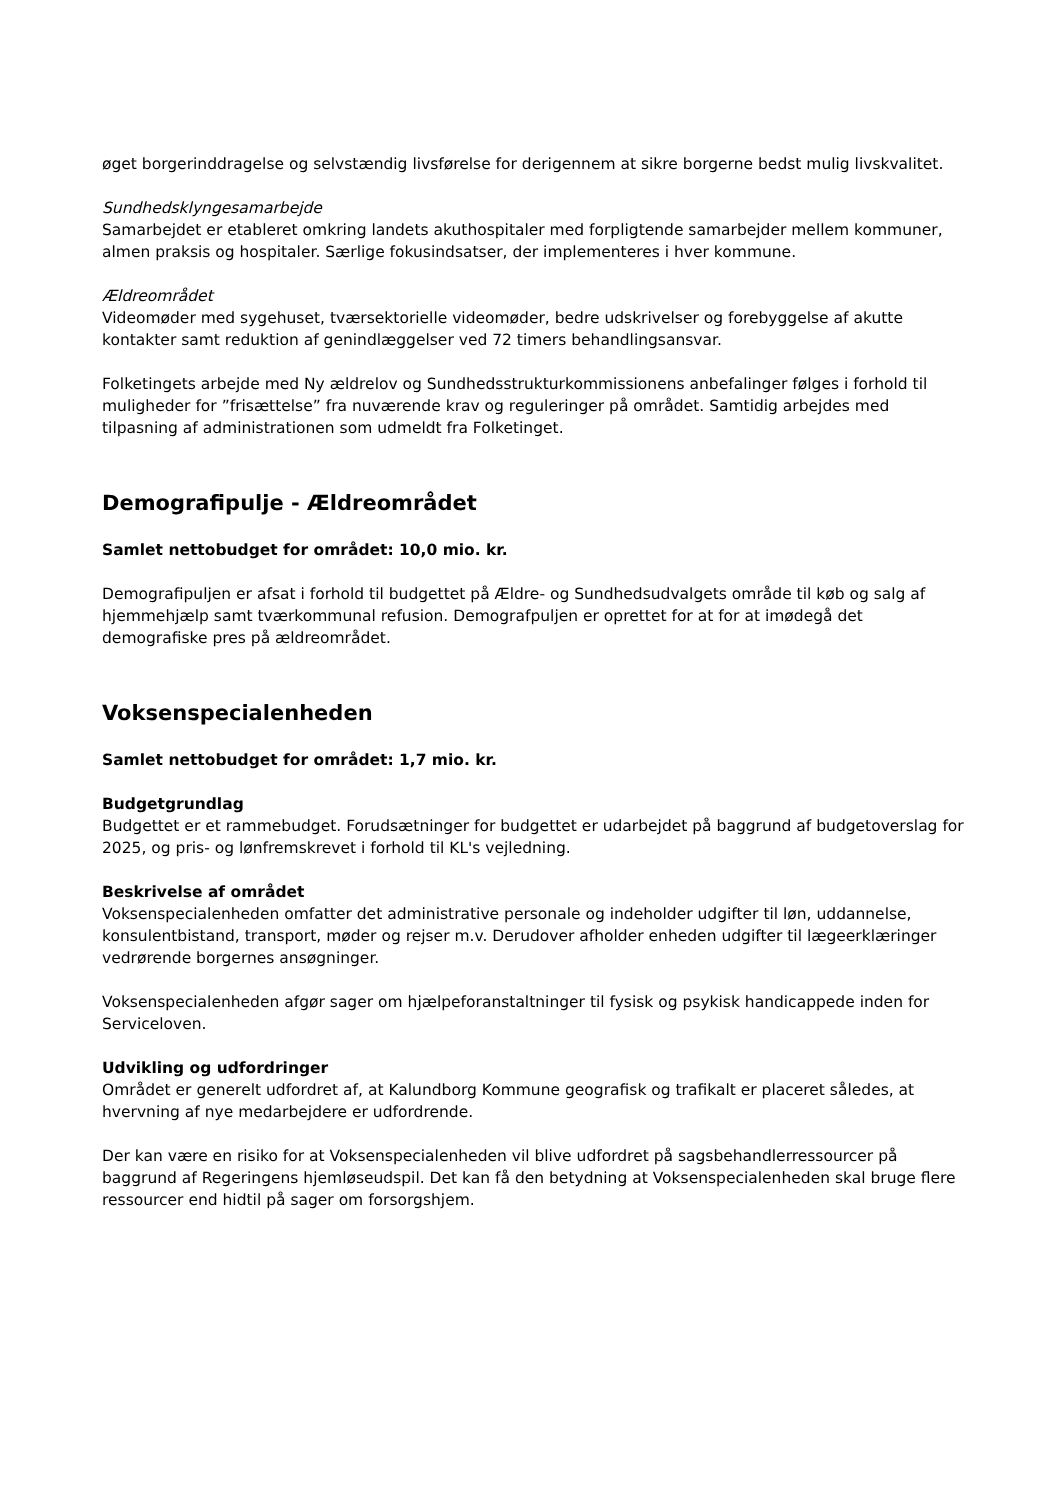øget borgerinddragelse og selvstændig livsførelse for derigennem at sikre borgerne bedst mulig livskvalitet.
Sundhedsklyngesamarbejde
Samarbejdet er etableret omkring landets akuthospitaler med forpligtende samarbejder mellem kommuner, almen praksis og hospitaler. Særlige fokusindsatser, der implementeres i hver kommune.
Ældreområdet
Videomøder med sygehuset, tværsektorielle videomøder, bedre udskrivelser og forebyggelse af akutte kontakter samt reduktion af genindlæggelser ved 72 timers behandlingsansvar.
Folketingets arbejde med Ny ældrelov og Sundhedsstrukturkommissionens anbefalinger følges i forhold til muligheder for ”frisættelse” fra nuværende krav og reguleringer på området. Samtidig arbejdes med tilpasning af administrationen som udmeldt fra Folketinget.
Demografipulje - Ældreområdet
Samlet nettobudget for området: 10,0 mio. kr.
Demografipuljen er afsat i forhold til budgettet på Ældre- og Sundhedsudvalgets område til køb og salg af hjemmehjælp samt tværkommunal refusion. Demografpuljen er oprettet for at for at imødegå det demografiske pres på ældreområdet.
Voksenspecialenheden
Samlet nettobudget for området: 1,7 mio. kr.
Budgetgrundlag
Budgettet er et rammebudget. Forudsætninger for budgettet er udarbejdet på baggrund af budgetoverslag for 2025, og pris- og lønfremskrevet i forhold til KL's vejledning.
Beskrivelse af området
Voksenspecialenheden omfatter det administrative personale og indeholder udgifter til løn, uddannelse, konsulentbistand, transport, møder og rejser m.v. Derudover afholder enheden udgifter til lægeerklæringer vedrørende borgernes ansøgninger.
Voksenspecialenheden afgør sager om hjælpeforanstaltninger til fysisk og psykisk handicappede inden for Serviceloven.
Udvikling og udfordringer
Området er generelt udfordret af, at Kalundborg Kommune geografisk og trafikalt er placeret således, at hvervning af nye medarbejdere er udfordrende.
Der kan være en risiko for at Voksenspecialenheden vil blive udfordret på sagsbehandlerressourcer på baggrund af Regeringens hjemløseudspil. Det kan få den betydning at Voksenspecialenheden skal bruge flere ressourcer end hidtil på sager om forsorgshjem.